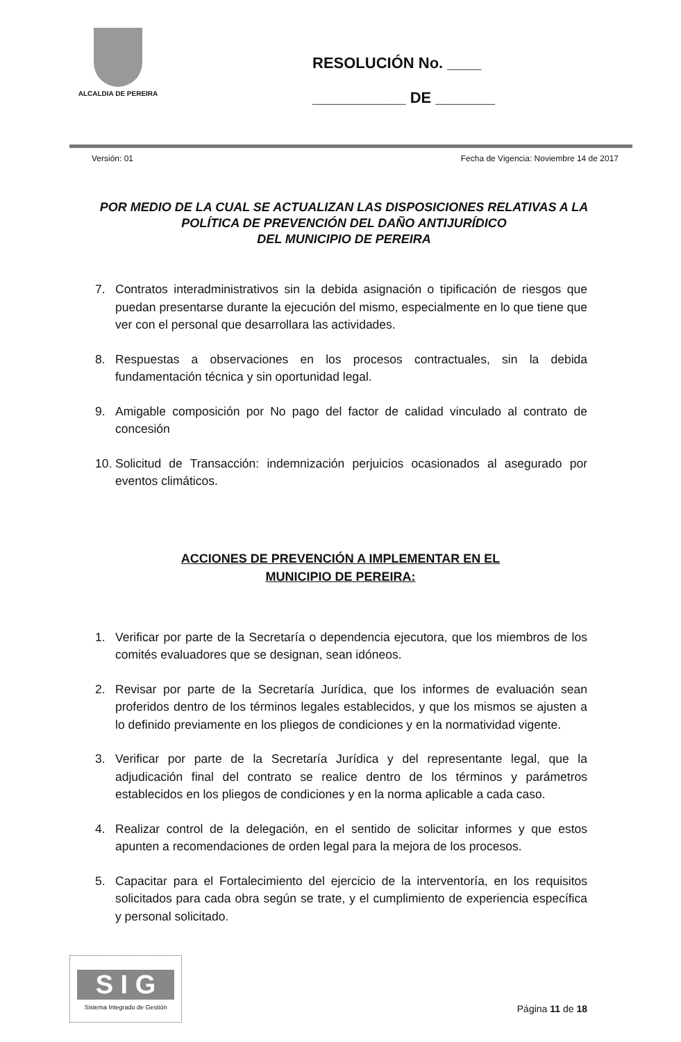ALCALDIA DE PEREIRA
RESOLUCIÓN No. ____
___________ DE _______
Versión: 01 Fecha de Vigencia: Noviembre 14 de 2017
POR MEDIO DE LA CUAL SE ACTUALIZAN LAS DISPOSICIONES RELATIVAS A LA POLÍTICA DE PREVENCIÓN DEL DAÑO ANTIJURÍDICO
DEL MUNICIPIO DE PEREIRA
7. Contratos interadministrativos sin la debida asignación o tipificación de riesgos que puedan presentarse durante la ejecución del mismo, especialmente en lo que tiene que ver con el personal que desarrollara las actividades.
8. Respuestas a observaciones en los procesos contractuales, sin la debida fundamentación técnica y sin oportunidad legal.
9. Amigable composición por No pago del factor de calidad vinculado al contrato de concesión
10. Solicitud de Transacción: indemnización perjuicios ocasionados al asegurado por eventos climáticos.
ACCIONES DE PREVENCIÓN A IMPLEMENTAR EN EL
MUNICIPIO DE PEREIRA:
1. Verificar por parte de la Secretaría o dependencia ejecutora, que los miembros de los comités evaluadores que se designan, sean idóneos.
2. Revisar por parte de la Secretaría Jurídica, que los informes de evaluación sean proferidos dentro de los términos legales establecidos, y que los mismos se ajusten a lo definido previamente en los pliegos de condiciones y en la normatividad vigente.
3. Verificar por parte de la Secretaría Jurídica y del representante legal, que la adjudicación final del contrato se realice dentro de los términos y parámetros establecidos en los pliegos de condiciones y en la norma aplicable a cada caso.
4. Realizar control de la delegación, en el sentido de solicitar informes y que estos apunten a recomendaciones de orden legal para la mejora de los procesos.
5. Capacitar para el Fortalecimiento del ejercicio de la interventoría, en los requisitos solicitados para cada obra según se trate, y el cumplimiento de experiencia específica y personal solicitado.
S I G
Sistema Integrado de Gestión
Página 11 de 18